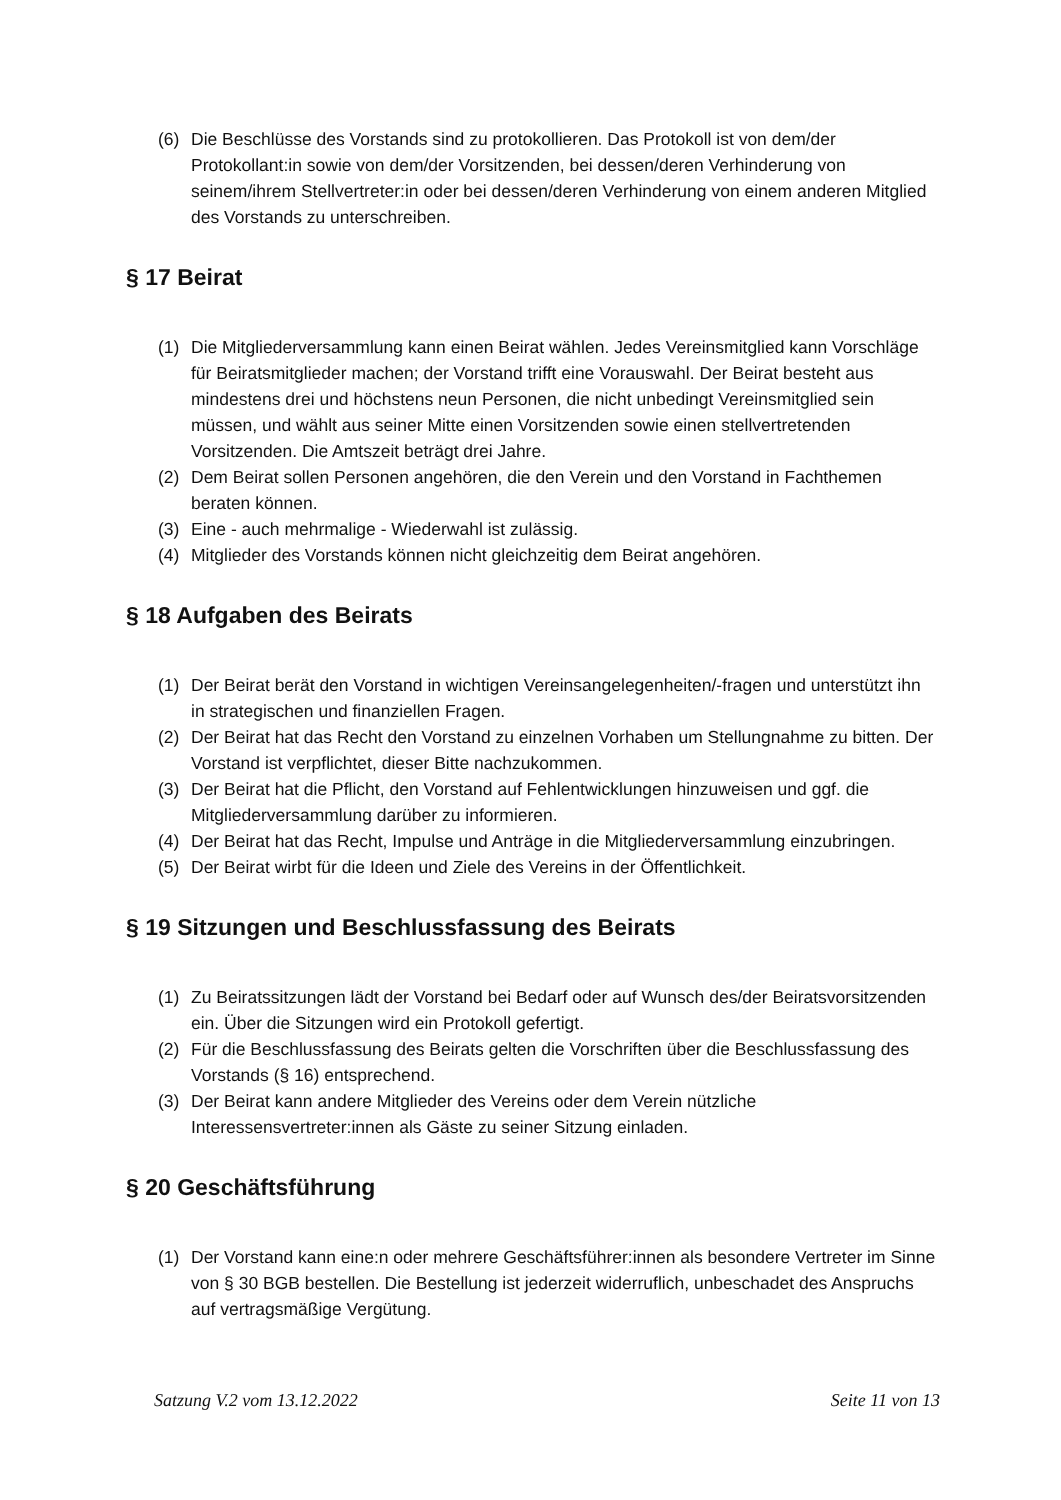(6) Die Beschlüsse des Vorstands sind zu protokollieren. Das Protokoll ist von dem/der Protokollant:in sowie von dem/der Vorsitzenden, bei dessen/deren Verhinderung von seinem/ihrem Stellvertreter:in oder bei dessen/deren Verhinderung von einem anderen Mitglied des Vorstands zu unterschreiben.
§ 17 Beirat
(1) Die Mitgliederversammlung kann einen Beirat wählen. Jedes Vereinsmitglied kann Vorschläge für Beiratsmitglieder machen; der Vorstand trifft eine Vorauswahl. Der Beirat besteht aus mindestens drei und höchstens neun Personen, die nicht unbedingt Vereinsmitglied sein müssen, und wählt aus seiner Mitte einen Vorsitzenden sowie einen stellvertretenden Vorsitzenden. Die Amtszeit beträgt drei Jahre.
(2) Dem Beirat sollen Personen angehören, die den Verein und den Vorstand in Fachthemen beraten können.
(3) Eine - auch mehrmalige - Wiederwahl ist zulässig.
(4) Mitglieder des Vorstands können nicht gleichzeitig dem Beirat angehören.
§ 18 Aufgaben des Beirats
(1) Der Beirat berät den Vorstand in wichtigen Vereinsangelegenheiten/-fragen und unterstützt ihn in strategischen und finanziellen Fragen.
(2) Der Beirat hat das Recht den Vorstand zu einzelnen Vorhaben um Stellungnahme zu bitten. Der Vorstand ist verpflichtet, dieser Bitte nachzukommen.
(3) Der Beirat hat die Pflicht, den Vorstand auf Fehlentwicklungen hinzuweisen und ggf. die Mitgliederversammlung darüber zu informieren.
(4) Der Beirat hat das Recht, Impulse und Anträge in die Mitgliederversammlung einzubringen.
(5) Der Beirat wirbt für die Ideen und Ziele des Vereins in der Öffentlichkeit.
§ 19 Sitzungen und Beschlussfassung des Beirats
(1) Zu Beiratssitzungen lädt der Vorstand bei Bedarf oder auf Wunsch des/der Beiratsvorsitzenden ein. Über die Sitzungen wird ein Protokoll gefertigt.
(2) Für die Beschlussfassung des Beirats gelten die Vorschriften über die Beschlussfassung des Vorstands (§ 16) entsprechend.
(3) Der Beirat kann andere Mitglieder des Vereins oder dem Verein nützliche Interessensvertreter:innen als Gäste zu seiner Sitzung einladen.
§ 20 Geschäftsführung
(1) Der Vorstand kann eine:n oder mehrere Geschäftsführer:innen als besondere Vertreter im Sinne von § 30 BGB bestellen. Die Bestellung ist jederzeit widerruflich, unbeschadet des Anspruchs auf vertragsmäßige Vergütung.
Satzung V.2 vom 13.12.2022 Seite 11 von 13